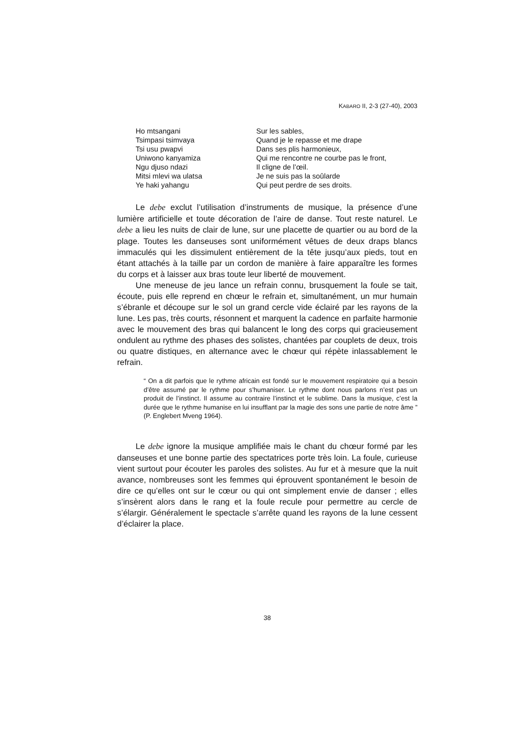KABARO II, 2-3 (27-40), 2003
Ho mtsangani
Tsimpasi tsimvaya
Tsi usu pwapvi
Uniwono kanyamiza
Ngu djuso ndazi
Mitsi mlevi wa ulatsa
Ye haki yahangu
Sur les sables,
Quand je le repasse et me drape
Dans ses plis harmonieux,
Qui me rencontre ne courbe pas le front,
Il cligne de l’œil.
Je ne suis pas la soûlarde
Qui peut perdre de ses droits.
Le debe exclut l’utilisation d’instruments de musique, la présence d’une lumière artificielle et toute décoration de l’aire de danse. Tout reste naturel. Le debe a lieu les nuits de clair de lune, sur une placette de quartier ou au bord de la plage. Toutes les danseuses sont uniformément vêtues de deux draps blancs immaculés qui les dissimulent entièrement de la tête jusqu’aux pieds, tout en étant attachés à la taille par un cordon de manière à faire apparaître les formes du corps et à laisser aux bras toute leur liberté de mouvement.
Une meneuse de jeu lance un refrain connu, brusquement la foule se tait, écoute, puis elle reprend en chœur le refrain et, simultanément, un mur humain s’ébranle et découpe sur le sol un grand cercle vide éclairé par les rayons de la lune. Les pas, très courts, résonnent et marquent la cadence en parfaite harmonie avec le mouvement des bras qui balancent le long des corps qui gracieusement ondulent au rythme des phases des solistes, chantées par couplets de deux, trois ou quatre distiques, en alternance avec le chœur qui répète inlassablement le refrain.
“ On a dit parfois que le rythme africain est fondé sur le mouvement respiratoire qui a besoin d’être assumé par le rythme pour s’humaniser. Le rythme dont nous parlons n’est pas un produit de l’instinct. Il assume au contraire l’instinct et le sublime. Dans la musique, c’est la durée que le rythme humanise en lui insufflant par la magie des sons une partie de notre âme ” (P. Englebert Mveng 1964).
Le debe ignore la musique amplifiée mais le chant du chœur formé par les danseuses et une bonne partie des spectatrices porte très loin. La foule, curieuse vient surtout pour écouter les paroles des solistes. Au fur et à mesure que la nuit avance, nombreuses sont les femmes qui éprouvent spontanément le besoin de dire ce qu’elles ont sur le cœur ou qui ont simplement envie de danser ; elles s’insèrent alors dans le rang et la foule recule pour permettre au cercle de s’élargir. Généralement le spectacle s’arrête quand les rayons de la lune cessent d’éclairer la place.
38